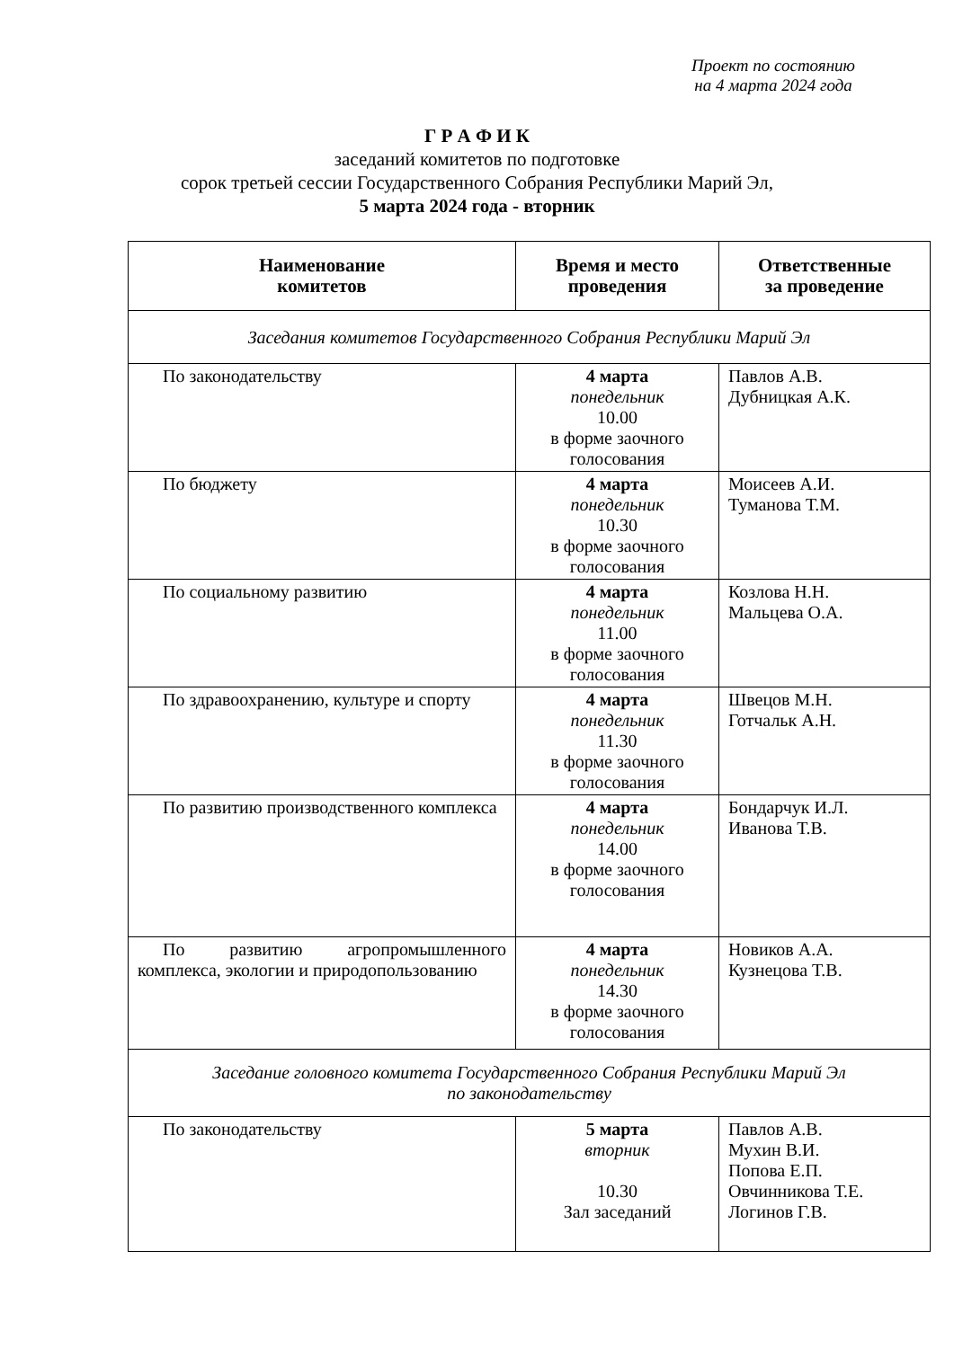Проект по состоянию
на 4 марта 2024 года
Г Р А Ф И К
заседаний комитетов по подготовке
сорок третьей сессии Государственного Собрания Республики Марий Эл,
5 марта 2024 года - вторник
| Наименование комитетов | Время и место проведения | Ответственные за проведение |
| --- | --- | --- |
| Заседания комитетов Государственного Собрания Республики Марий Эл | | |
| По законодательству | 4 марта понедельник 10.00 в форме заочного голосования | Павлов А.В. Дубницкая А.К. |
| По бюджету | 4 марта понедельник 10.30 в форме заочного голосования | Моисеев А.И. Туманова Т.М. |
| По социальному развитию | 4 марта понедельник 11.00 в форме заочного голосования | Козлова Н.Н. Мальцева О.А. |
| По здравоохранению, культуре и спорту | 4 марта понедельник 11.30 в форме заочного голосования | Швецов М.Н. Готчальк А.Н. |
| По развитию производственного комплекса | 4 марта понедельник 14.00 в форме заочного голосования | Бондарчук И.Л. Иванова Т.В. |
| По развитию агропромышленного комплекса, экологии и природопользованию | 4 марта понедельник 14.30 в форме заочного голосования | Новиков А.А. Кузнецова Т.В. |
| Заседание головного комитета Государственного Собрания Республики Марий Эл по законодательству | | |
| По законодательству | 5 марта вторник 10.30 Зал заседаний | Павлов А.В. Мухин В.И. Попова Е.П. Овчинникова Т.Е. Логинов Г.В. |